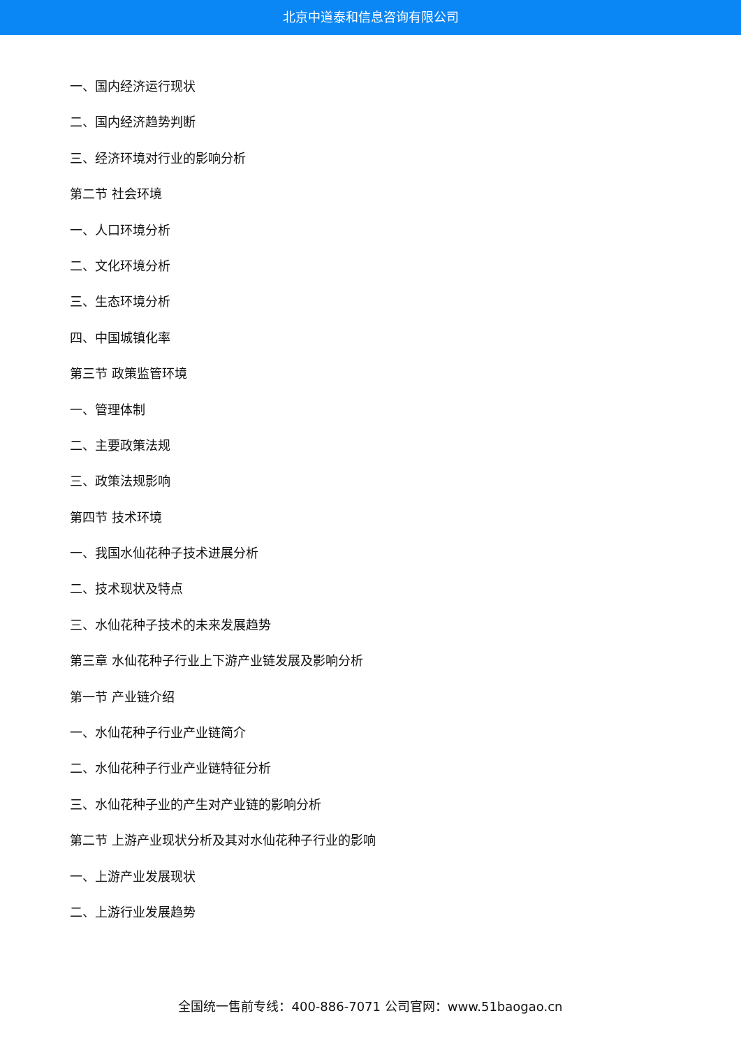北京中道泰和信息咨询有限公司
一、国内经济运行现状
二、国内经济趋势判断
三、经济环境对行业的影响分析
第二节 社会环境
一、人口环境分析
二、文化环境分析
三、生态环境分析
四、中国城镇化率
第三节 政策监管环境
一、管理体制
二、主要政策法规
三、政策法规影响
第四节 技术环境
一、我国水仙花种子技术进展分析
二、技术现状及特点
三、水仙花种子技术的未来发展趋势
第三章 水仙花种子行业上下游产业链发展及影响分析
第一节 产业链介绍
一、水仙花种子行业产业链简介
二、水仙花种子行业产业链特征分析
三、水仙花种子业的产生对产业链的影响分析
第二节 上游产业现状分析及其对水仙花种子行业的影响
一、上游产业发展现状
二、上游行业发展趋势
全国统一售前专线：400-886-7071 公司官网：www.51baogao.cn